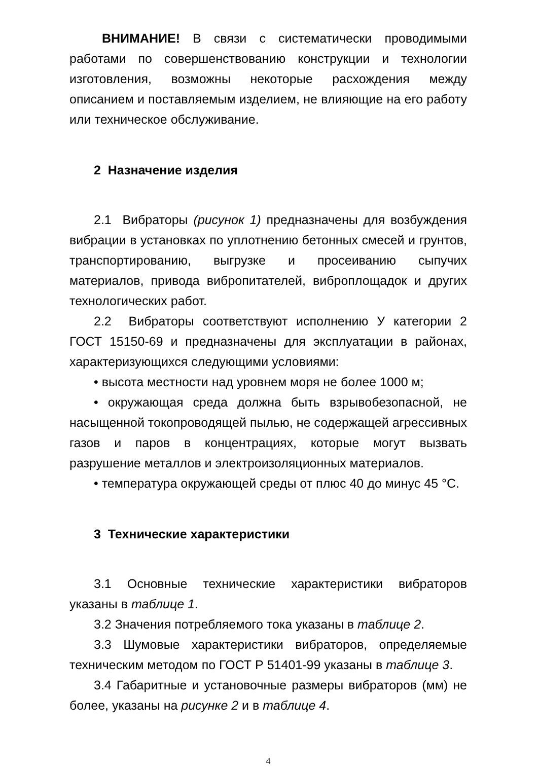ВНИМАНИЕ! В связи с систематически проводимыми работами по совершенствованию конструкции и технологии изготовления, возможны некоторые расхождения между описанием и поставляемым изделием, не влияющие на его работу или техническое обслуживание.
2 Назначение изделия
2.1 Вибраторы (рисунок 1) предназначены для возбуждения вибрации в установках по уплотнению бетонных смесей и грунтов, транспортированию, выгрузке и просеиванию сыпучих материалов, привода вибропитателей, виброплощадок и других технологических работ.
2.2 Вибраторы соответствуют исполнению У категории 2 ГОСТ 15150-69 и предназначены для эксплуатации в районах, характеризующихся следующими условиями:
• высота местности над уровнем моря не более 1000 м;
• окружающая среда должна быть взрывобезопасной, не насыщенной токопроводящей пылью, не содержащей агрессивных газов и паров в концентрациях, которые могут вызвать разрушение металлов и электроизоляционных материалов.
• температура окружающей среды от плюс 40 до минус 45 °С.
3 Технические характеристики
3.1 Основные технические характеристики вибраторов указаны в таблице 1.
3.2 Значения потребляемого тока указаны в таблице 2.
3.3 Шумовые характеристики вибраторов, определяемые техническим методом по ГОСТ Р 51401-99 указаны в таблице 3.
3.4 Габаритные и установочные размеры вибраторов (мм) не более, указаны на рисунке 2 и в таблице 4.
4